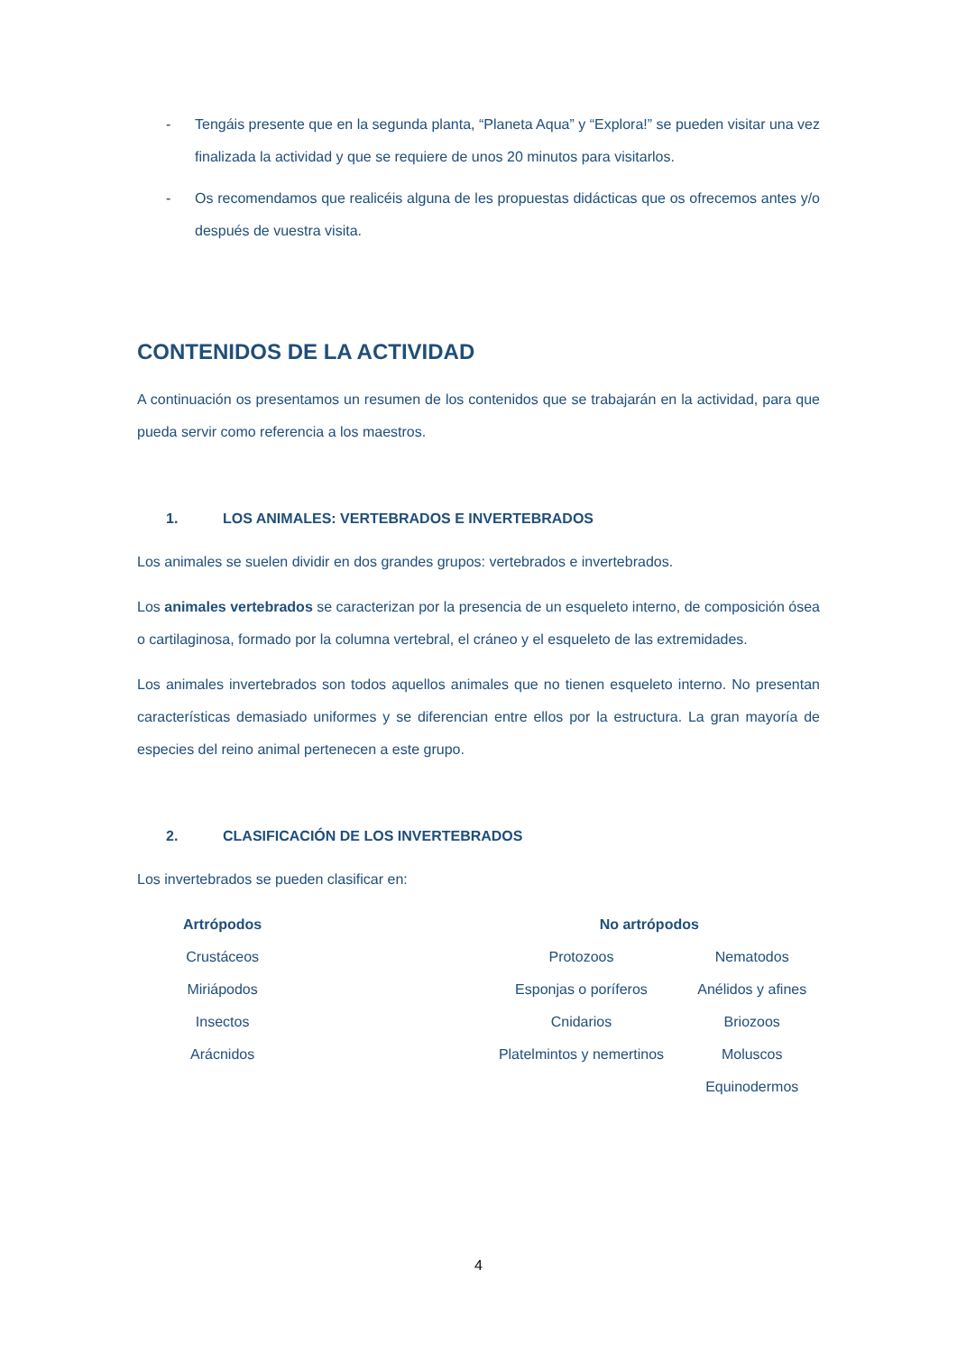- Tengáis presente que en la segunda planta, “Planeta Aqua” y “Explora!” se pueden visitar una vez finalizada la actividad y que se requiere de unos 20 minutos para visitarlos.
- Os recomendamos que realicéis alguna de les propuestas didácticas que os ofrecemos antes y/o después de vuestra visita.
CONTENIDOS DE LA ACTIVIDAD
A continuación os presentamos un resumen de los contenidos que se trabajarán en la actividad, para que pueda servir como referencia a los maestros.
1. LOS ANIMALES: VERTEBRADOS E INVERTEBRADOS
Los animales se suelen dividir en dos grandes grupos: vertebrados e invertebrados.
Los animales vertebrados se caracterizan por la presencia de un esqueleto interno, de composición ósea o cartilaginosa, formado por la columna vertebral, el cráneo y el esqueleto de las extremidades.
Los animales invertebrados son todos aquellos animales que no tienen esqueleto interno. No presentan características demasiado uniformes y se diferencian entre ellos por la estructura. La gran mayoría de especies del reino animal pertenecen a este grupo.
2. CLASIFICACIÓN DE LOS INVERTEBRADOS
Los invertebrados se pueden clasificar en:
| Artrópodos | | No artrópodos | |
| --- | --- | --- | --- |
| Crustáceos | | Protozoos | Nematodos |
| Miriápodos | | Esponjas o poríferos | Anélidos y afines |
| Insectos | | Cnidarios | Briozoos |
| Arácnidos | | Platelmintos y nemertinos | Moluscos |
| | | | Equinodermos |
4